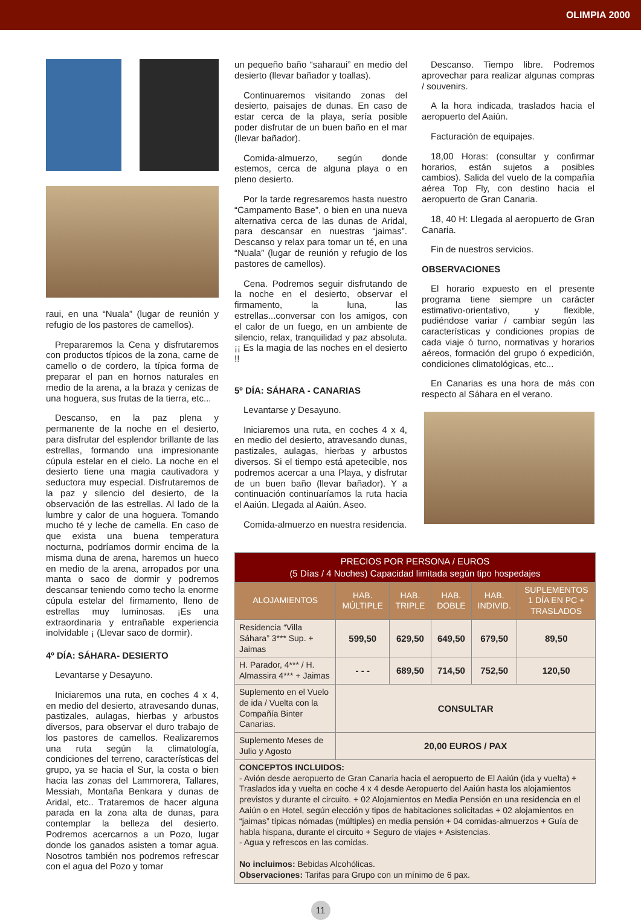OLIMPIA 2000
raui, en una “Nuala” (lugar de reunión y refugio de los pastores de camellos).
Prepararemos la Cena y disfrutaremos con productos típicos de la zona, carne de camello o de cordero, la típica forma de preparar el pan en hornos naturales en medio de la arena, a la braza y cenizas de una hoguera, sus frutas de la tierra, etc...
Descanso, en la paz plena y permanente de la noche en el desierto, para disfrutar del esplendor brillante de las estrellas, formando una impresionante cúpula estelar en el cielo. La noche en el desierto tiene una magia cautivadora y seductora muy especial. Disfrutaremos de la paz y silencio del desierto, de la observación de las estrellas. Al lado de la lumbre y calor de una hoguera. Tomando mucho té y leche de camella. En caso de que exista una buena temperatura nocturna, podríamos dormir encima de la misma duna de arena, haremos un hueco en medio de la arena, arropados por una manta o saco de dormir y podremos descansar teniendo como techo la enorme cúpula estelar del firmamento, lleno de estrellas muy luminosas. ¡Es una extraordinaria y entrañable experiencia inolvidable ¡ (Llevar saco de dormir).
4º DÍA: SÁHARA- DESIERTO
Levantarse y Desayuno.
Iniciaremos una ruta, en coches 4 x 4, en medio del desierto, atravesando dunas, pastizales, aulagas, hierbas y arbustos diversos, para observar el duro trabajo de los pastores de camellos. Realizaremos una ruta según la climatología, condiciones del terreno, características del grupo, ya se hacia el Sur, la costa o bien hacia las zonas del Lammorera, Tallares, Messiah, Montaña Benkara y dunas de Aridal, etc.. Trataremos de hacer alguna parada en la zona alta de dunas, para contemplar la belleza del desierto. Podremos acercarnos a un Pozo, lugar donde los ganados asisten a tomar agua. Nosotros también nos podremos refrescar con el agua del Pozo y tomar
un pequeño baño “saharaui” en medio del desierto (llevar bañador y toallas).
Continuaremos visitando zonas del desierto, paisajes de dunas. En caso de estar cerca de la playa, sería posible poder disfrutar de un buen baño en el mar (llevar bañador).
Comida-almuerzo, según donde estemos, cerca de alguna playa o en pleno desierto.
Por la tarde regresaremos hasta nuestro “Campamento Base”, o bien en una nueva alternativa cerca de las dunas de Aridal, para descansar en nuestras “jaimas”. Descanso y relax para tomar un té, en una “Nuala” (lugar de reunión y refugio de los pastores de camellos).
Cena. Podremos seguir disfrutando de la noche en el desierto, observar el firmamento, la luna, las estrellas...conversar con los amigos, con el calor de un fuego, en un ambiente de silencio, relax, tranquilidad y paz absoluta. ¡¡ Es la magia de las noches en el desierto !!
5º DÍA: SÁHARA - CANARIAS
Levantarse y Desayuno.
Iniciaremos una ruta, en coches 4 x 4, en medio del desierto, atravesando dunas, pastizales, aulagas, hierbas y arbustos diversos. Si el tiempo está apetecible, nos podremos acercar a una Playa, y disfrutar de un buen baño (llevar bañador). Y a continuación continuaríamos la ruta hacia el Aaiún. Llegada al Aaiún. Aseo.
Comida-almuerzo en nuestra residencia.
Descanso. Tiempo libre. Podremos aprovechar para realizar algunas compras / souvenirs.
A la hora indicada, traslados hacia el aeropuerto del Aaiún.
Facturación de equipajes.
18,00 Horas: (consultar y confirmar horarios, están sujetos a posibles cambios). Salida del vuelo de la compañía aérea Top Fly, con destino hacia el aeropuerto de Gran Canaria.
18, 40 H: Llegada al aeropuerto de Gran Canaria.
Fin de nuestros servicios.
OBSERVACIONES
El horario expuesto en el presente programa tiene siempre un carácter estimativo-orientativo, y flexible, pudiéndose variar / cambiar según las características y condiciones propias de cada viaje ó turno, normativas y horarios aéreos, formación del grupo ó expedición, condiciones climatológicas, etc...
En Canarias es una hora de más con respecto al Sáhara en el verano.
| PRECIOS POR PERSONA / EUROS (5 Días / 4 Noches) Capacidad limitada según tipo hospedajes | | | | | |
| --- | --- | --- | --- | --- | --- |
| ALOJAMIENTOS | HAB. MÚLTIPLE | HAB. TRIPLE | HAB. DOBLE | HAB. INDIVID. | SUPLEMENTOS 1 DÍA EN PC + TRASLADOS |
| Residencia “Villa Sáhara” 3*** Sup. + Jaimas | 599,50 | 629,50 | 649,50 | 679,50 | 89,50 |
| H. Parador, 4*** / H. Almassira 4*** + Jaimas | - - - | 689,50 | 714,50 | 752,50 | 120,50 |
| Suplemento en el Vuelo de ida / Vuelta con la Compañía Binter Canarias. | CONSULTAR | | | | |
| Suplemento Meses de Julio y Agosto | 20,00 EUROS / PAX | | | | |
| CONCEPTOS INCLUIDOS: - Avión desde aeropuerto de Gran Canaria hacia el aeropuerto de El Aaiún (ida y vuelta) + Traslados ida y vuelta en coche 4 x 4 desde Aeropuerto del Aaiún hasta los alojamientos previstos y durante el circuito. + 02 Alojamientos en Media Pensión en una residencia en el Aaiún o en Hotel, según elección y tipos de habitaciones solicitadas + 02 alojamientos en “jaimas” típicas nómadas (múltiples) en media pensión + 04 comidas-almuerzos + Guía de habla hispana, durante el circuito + Seguro de viajes + Asistencias. - Agua y refrescos en las comidas. No incluimos: Bebidas Alcohólicas. Observaciones: Tarifas para Grupo con un mínimo de 6 pax. | | | | | |
11